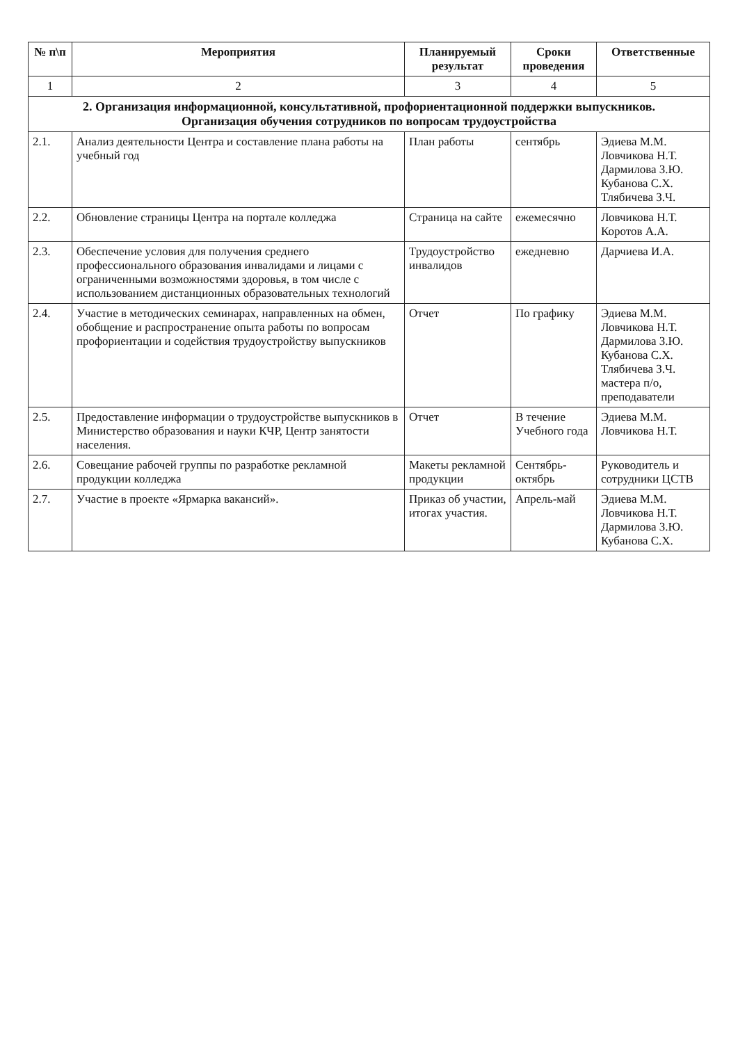| № п\п | Мероприятия | Планируемый результат | Сроки проведения | Ответственные |
| --- | --- | --- | --- | --- |
| 1 | 2 | 3 | 4 | 5 |
| 2. Организация информационной, консультативной, профориентационной поддержки выпускников. Организация обучения сотрудников по вопросам трудоустройства | | | | |
| 2.1. | Анализ деятельности Центра и составление плана работы на учебный год | План работы | сентябрь | Эдиева М.М. Ловчикова Н.Т. Дармилова З.Ю. Кубанова С.Х. Тлябичева З.Ч. |
| 2.2. | Обновление страницы Центра на портале колледжа | Страница на сайте | ежемесячно | Ловчикова Н.Т. Коротов А.А. |
| 2.3. | Обеспечение условия для получения среднего профессионального образования инвалидами и лицами с ограниченными возможностями здоровья, в том числе с использованием дистанционных образовательных технологий | Трудоустройство инвалидов | ежедневно | Дарчиева И.А. |
| 2.4. | Участие в методических семинарах, направленных на обмен, обобщение и распространение опыта работы по вопросам профориентации и содействия трудоустройству выпускников | Отчет | По графику | Эдиева М.М. Ловчикова Н.Т. Дармилова З.Ю. Кубанова С.Х. Тлябичева З.Ч. мастера п/о, преподаватели |
| 2.5. | Предоставление информации о трудоустройстве выпускников в Министерство образования и науки КЧР, Центр занятости населения. | Отчет | В течение Учебного года | Эдиева М.М. Ловчикова Н.Т. |
| 2.6. | Совещание рабочей группы по разработке рекламной продукции колледжа | Макеты рекламной продукции | Сентябрь-октябрь | Руководитель и сотрудники ЦСТВ |
| 2.7. | Участие в проекте «Ярмарка вакансий». | Приказ об участии, итогах участия. | Апрель-май | Эдиева М.М. Ловчикова Н.Т. Дармилова З.Ю. Кубанова С.Х. |